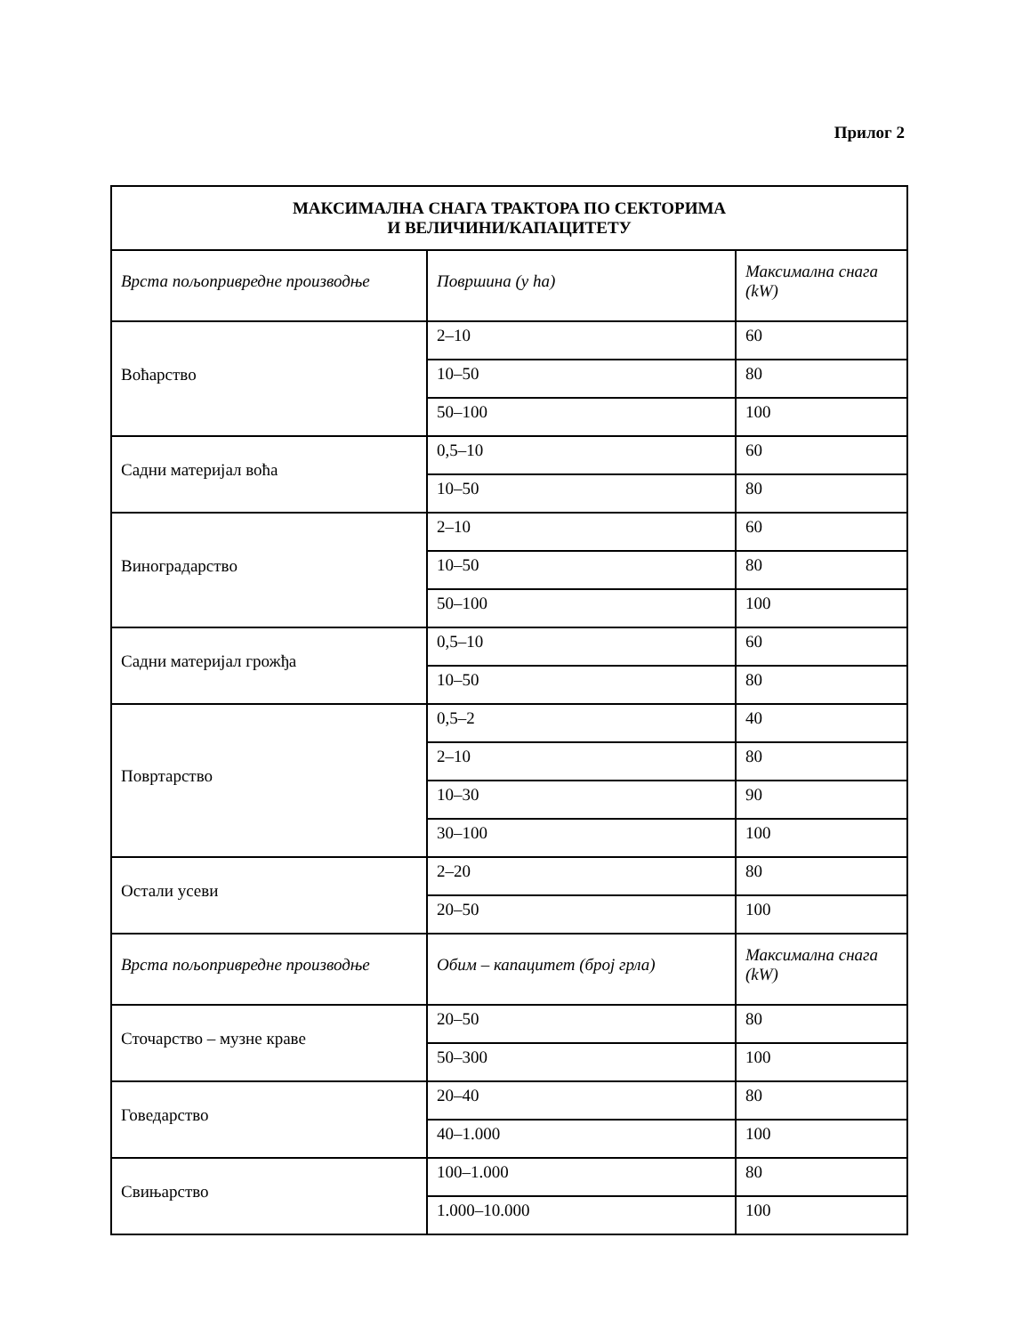Прилог 2
| МАКСИМАЛНА СНАГА ТРАКТОРА ПО СЕКТОРИМА И ВЕЛИЧИНИ/КАПАЦИТЕТУ | | |
| --- | --- | --- |
| Врста пољопривредне производње | Површина (у ha) | Максимална снага (kW) |
| Воћарство | 2–10 | 60 |
| | 10–50 | 80 |
| | 50–100 | 100 |
| Садни материјал воћа | 0,5–10 | 60 |
| | 10–50 | 80 |
| Виноградарство | 2–10 | 60 |
| | 10–50 | 80 |
| | 50–100 | 100 |
| Садни материјал грожђа | 0,5–10 | 60 |
| | 10–50 | 80 |
| Повртарство | 0,5–2 | 40 |
| | 2–10 | 80 |
| | 10–30 | 90 |
| | 30–100 | 100 |
| Остали усеви | 2–20 | 80 |
| | 20–50 | 100 |
| Врста пољопривредне производње | Обим – капацитет (број грла) | Максимална снага (kW) |
| Сточарство – музне краве | 20–50 | 80 |
| | 50–300 | 100 |
| Говедарство | 20–40 | 80 |
| | 40–1.000 | 100 |
| Свињарство | 100–1.000 | 80 |
| | 1.000–10.000 | 100 |